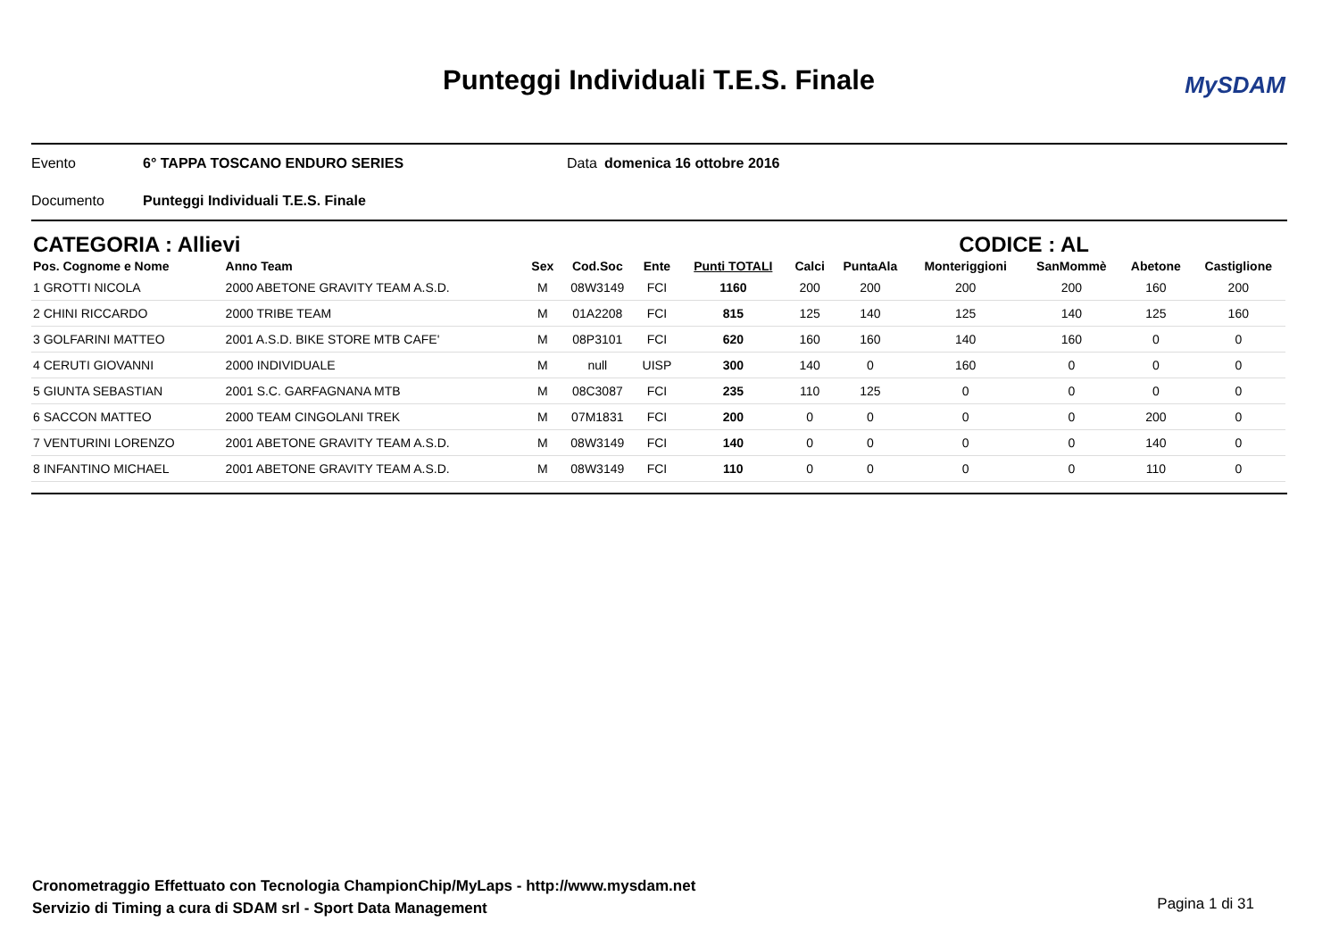Punteggi Individuali T.E.S. Finale
MySDAM
Evento 6° TAPPA TOSCANO ENDURO SERIES Data domenica 16 ottobre 2016
Documento Punteggi Individuali T.E.S. Finale
CATEGORIA : Allievi CODICE : AL
| Pos. Cognome e Nome | Anno Team | Sex | Cod.Soc | Ente | Punti TOTALI | Calci | PuntaAla | Monteriggioni | SanMommè | Abetone | Castiglione |
| --- | --- | --- | --- | --- | --- | --- | --- | --- | --- | --- | --- |
| 1 GROTTI NICOLA | 2000 ABETONE GRAVITY TEAM A.S.D. | M | 08W3149 | FCI | 1160 | 200 | 200 | 200 | 200 | 160 | 200 |
| 2 CHINI RICCARDO | 2000 TRIBE TEAM | M | 01A2208 | FCI | 815 | 125 | 140 | 125 | 140 | 125 | 160 |
| 3 GOLFARINI MATTEO | 2001 A.S.D. BIKE STORE MTB CAFE' | M | 08P3101 | FCI | 620 | 160 | 160 | 140 | 160 | 0 | 0 |
| 4 CERUTI GIOVANNI | 2000 INDIVIDUALE | M | null | UISP | 300 | 140 | 0 | 160 | 0 | 0 | 0 |
| 5 GIUNTA SEBASTIAN | 2001 S.C. GARFAGNANA MTB | M | 08C3087 | FCI | 235 | 110 | 125 | 0 | 0 | 0 | 0 |
| 6 SACCON MATTEO | 2000 TEAM CINGOLANI TREK | M | 07M1831 | FCI | 200 | 0 | 0 | 0 | 0 | 200 | 0 |
| 7 VENTURINI LORENZO | 2001 ABETONE GRAVITY TEAM A.S.D. | M | 08W3149 | FCI | 140 | 0 | 0 | 0 | 0 | 140 | 0 |
| 8 INFANTINO MICHAEL | 2001 ABETONE GRAVITY TEAM A.S.D. | M | 08W3149 | FCI | 110 | 0 | 0 | 0 | 0 | 110 | 0 |
Cronometraggio Effettuato con Tecnologia ChampionChip/MyLaps - http://www.mysdam.net
Servizio di Timing a cura di SDAM srl - Sport Data Management
Pagina 1 di 31